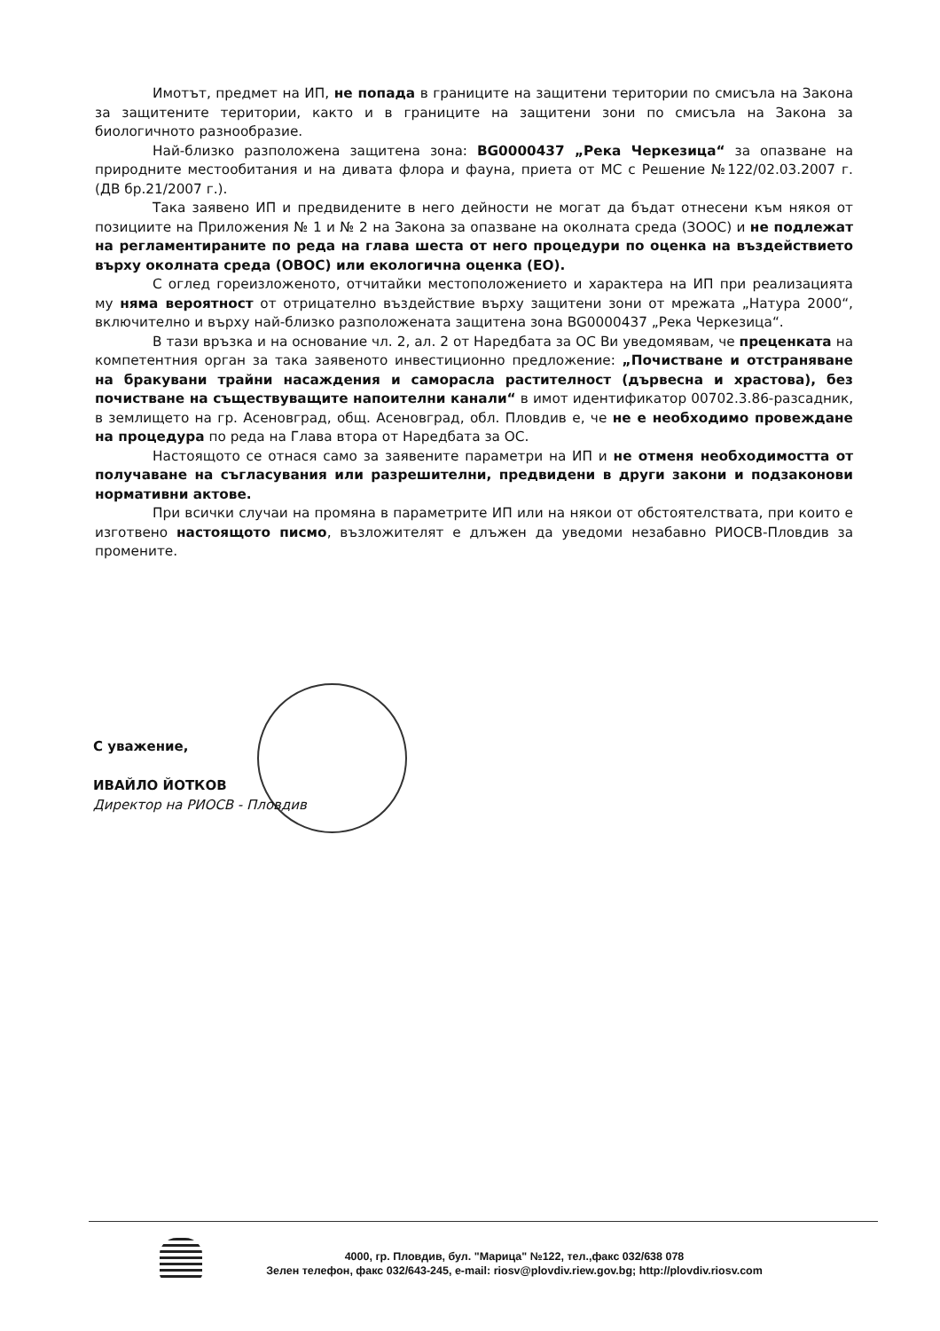Имотът, предмет на ИП, не попада в границите на защитени територии по смисъла на Закона за защитените територии, както и в границите на защитени зони по смисъла на Закона за биологичното разнообразие.
Най-близко разположена защитена зона: BG0000437 „Река Черкезица“ за опазване на природните местообитания и на дивата флора и фауна, приета от МС с Решение №122/02.03.2007 г. (ДВ бр.21/2007 г.).
Така заявено ИП и предвидените в него дейности не могат да бъдат отнесени към някоя от позициите на Приложения № 1 и № 2 на Закона за опазване на околната среда (ЗООС) и не подлежат на регламентираните по реда на глава шеста от него процедури по оценка на въздействието върху околната среда (ОВОС) или екологична оценка (ЕО).
С оглед гореизложеното, отчитайки местоположението и характера на ИП при реализацията му няма вероятност от отрицателно въздействие върху защитени зони от мрежата „Натура 2000“, включително и върху най-близко разположената защитена зона BG0000437 „Река Черкезица“.
В тази връзка и на основание чл. 2, ал. 2 от Наредбата за ОС Ви уведомявам, че преценката на компетентния орган за така заявеното инвестиционно предложение: „Почистване и отстраняване на бракувани трайни насаждения и саморасла растителност (дървесна и храстова), без почистване на съществуващите напоителни канали“ в имот идентификатор 00702.3.86-разсадник, в землището на гр. Асеновград, общ. Асеновград, обл. Пловдив е, че не е необходимо провеждане на процедура по реда на Глава втора от Наредбата за ОС.
Настоящото се отнася само за заявените параметри на ИП и не отменя необходимостта от получаване на съгласувания или разрешителни, предвидени в други закони и подзаконови нормативни актове.
При всички случаи на промяна в параметрите ИП или на някои от обстоятелствата, при които е изготвено настоящото писмо, възложителят е длъжен да уведоми незабавно РИОСВ-Пловдив за промените.
С уважение,
ИВАЙЛО ЙОТКОВ
Директор на РИОСВ - Пловдив
4000, гр. Пловдив, бул. "Марица" №122, тел.,факс 032/638 078
Зелен телефон, факс 032/643-245, e-mail: riosv@plovdiv.riew.gov.bg; http://plovdiv.riosv.com